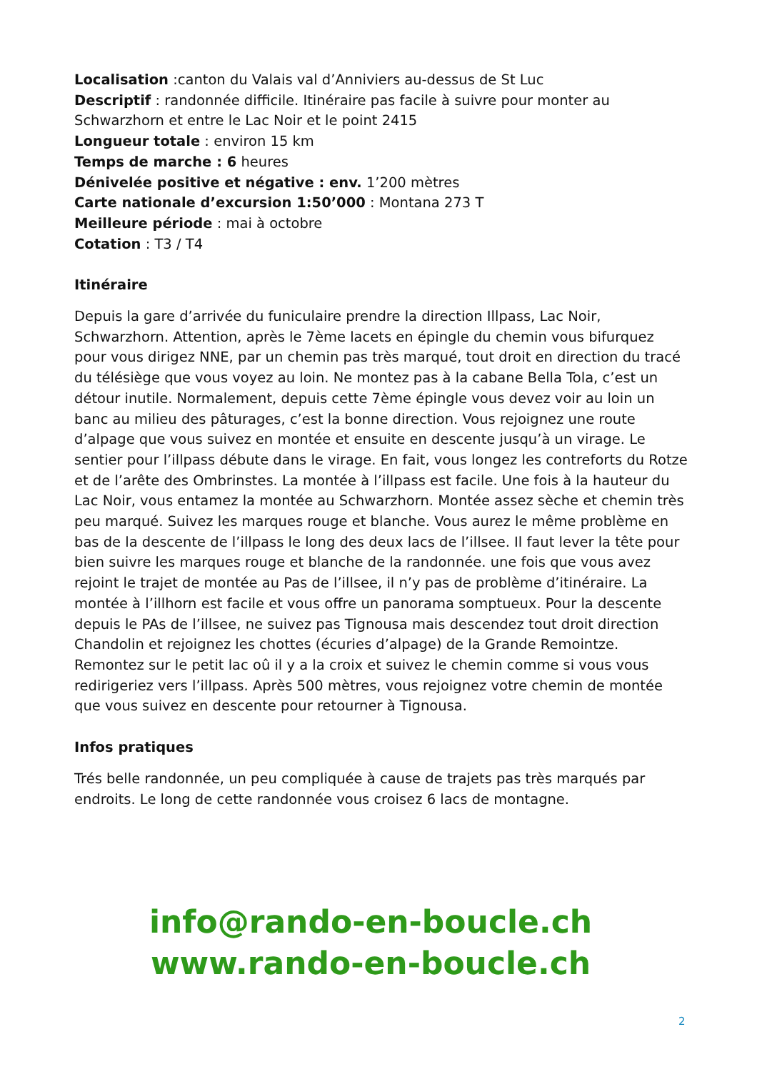Localisation :canton du Valais val d’Anniviers au-dessus de St Luc
Descriptif : randonnée difficile. Itinéraire pas facile à suivre pour monter au Schwarzhorn et entre le Lac Noir et le point 2415
Longueur totale : environ 15 km
Temps de marche : 6 heures
Dénivelée positive et négative : env. 1’200 mètres
Carte nationale d’excursion 1:50’000 : Montana 273 T
Meilleure période : mai à octobre
Cotation : T3 / T4
Itinéraire
Depuis la gare d’arrivée du funiculaire prendre la direction Illpass, Lac Noir, Schwarzhorn. Attention, après le 7ème lacets en épingle du chemin vous bifurquez pour vous dirigez NNE, par un chemin pas très marqué, tout droit en direction du tracé du télésiège que vous voyez au loin. Ne montez pas à la cabane Bella Tola, c’est un détour inutile. Normalement, depuis cette 7ème épingle vous devez voir au loin un banc au milieu des pâturages, c’est la bonne direction. Vous rejoignez une route d’alpage que vous suivez en montée et ensuite en descente jusqu’à un virage. Le sentier pour l’illpass débute dans le virage. En fait, vous longez les contreforts du Rotze et de l’arête des Ombrinstes. La montée à l’illpass est facile. Une fois à la hauteur du Lac Noir, vous entamez la montée au Schwarzhorn. Montée assez sèche et chemin très peu marqué. Suivez les marques rouge et blanche. Vous aurez le même problème en bas de la descente de l’illpass le long des deux lacs de l’illsee. Il faut lever la tête pour bien suivre les marques rouge et blanche de la randonnée. une fois que vous avez rejoint le trajet de montée au Pas de l’illsee, il n’y pas de problème d’itinéraire. La montée à l’illhorn est facile et vous offre un panorama somptueux. Pour la descente depuis le PAs de l’illsee, ne suivez pas Tignousa mais descendez tout droit direction Chandolin et rejoignez les chottes (écuries d’alpage) de la Grande Remointze. Remontez sur le petit lac oû il y a la croix et suivez le chemin comme si vous vous redirigeriez vers l’illpass. Après 500 mètres, vous rejoignez votre chemin de montée que vous suivez en descente pour retourner à Tignousa.
Infos pratiques
Trés belle randonnée, un peu compliquée à cause de trajets pas très marqués par endroits. Le long de cette randonnée vous croisez 6 lacs de montagne.
info@rando-en-boucle.ch
www.rando-en-boucle.ch
2